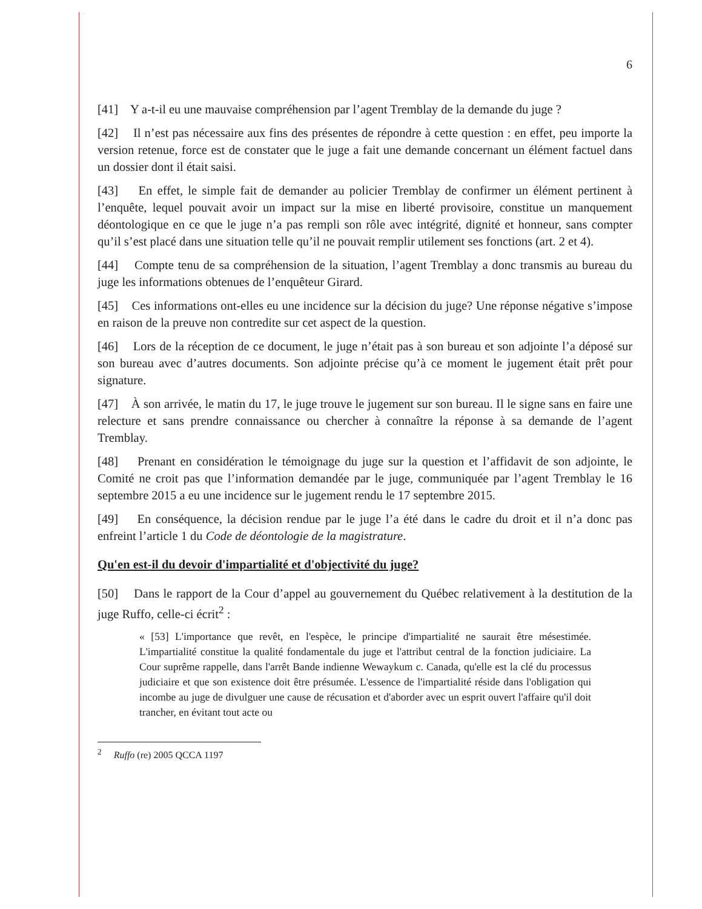6
[41] Y a-t-il eu une mauvaise compréhension par l’agent Tremblay de la demande du juge ?
[42] Il n’est pas nécessaire aux fins des présentes de répondre à cette question : en effet, peu importe la version retenue, force est de constater que le juge a fait une demande concernant un élément factuel dans un dossier dont il était saisi.
[43] En effet, le simple fait de demander au policier Tremblay de confirmer un élément pertinent à l’enquête, lequel pouvait avoir un impact sur la mise en liberté provisoire, constitue un manquement déontologique en ce que le juge n’a pas rempli son rôle avec intégrité, dignité et honneur, sans compter qu’il s’est placé dans une situation telle qu’il ne pouvait remplir utilement ses fonctions (art. 2 et 4).
[44] Compte tenu de sa compréhension de la situation, l’agent Tremblay a donc transmis au bureau du juge les informations obtenues de l’enquêteur Girard.
[45] Ces informations ont-elles eu une incidence sur la décision du juge? Une réponse négative s’impose en raison de la preuve non contredite sur cet aspect de la question.
[46] Lors de la réception de ce document, le juge n’était pas à son bureau et son adjointe l’a déposé sur son bureau avec d’autres documents. Son adjointe précise qu’à ce moment le jugement était prêt pour signature.
[47] À son arrivée, le matin du 17, le juge trouve le jugement sur son bureau. Il le signe sans en faire une relecture et sans prendre connaissance ou chercher à connaître la réponse à sa demande de l’agent Tremblay.
[48] Prenant en considération le témoignage du juge sur la question et l’affidavit de son adjointe, le Comité ne croit pas que l’information demandée par le juge, communiquée par l’agent Tremblay le 16 septembre 2015 a eu une incidence sur le jugement rendu le 17 septembre 2015.
[49] En conséquence, la décision rendue par le juge l’a été dans le cadre du droit et il n’a donc pas enfreint l’article 1 du Code de déontologie de la magistrature.
Qu'en est-il du devoir d'impartialité et d'objectivité du juge?
[50] Dans le rapport de la Cour d’appel au gouvernement du Québec relativement à la destitution de la juge Ruffo, celle-ci écrit<sup>2</sup> :
« [53] L'importance que revêt, en l'espèce, le principe d'impartialité ne saurait être mésestimée. L'impartialité constitue la qualité fondamentale du juge et l'attribut central de la fonction judiciaire. La Cour suprême rappelle, dans l'arrêt Bande indienne Wewaykum c. Canada, qu'elle est la clé du processus judiciaire et que son existence doit être présumée. L'essence de l'impartialité réside dans l'obligation qui incombe au juge de divulguer une cause de récusation et d'aborder avec un esprit ouvert l'affaire qu'il doit trancher, en évitant tout acte ou
<sup>2</sup> Ruffo (re) 2005 QCCA 1197